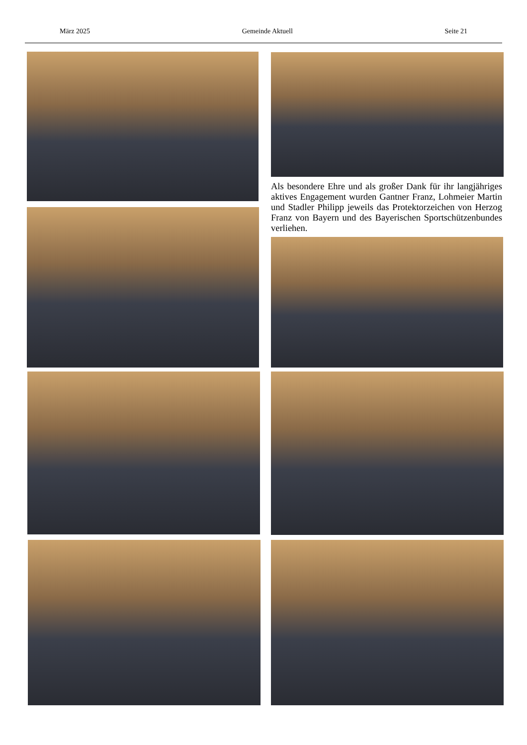März 2025 Gemeinde Aktuell Seite 21
Als besondere Ehre und als großer Dank für ihr langjähriges aktives Engagement wurden Gantner Franz, Lohmeier Martin und Stadler Philipp jeweils das Protektorzeichen von Herzog Franz von Bayern und des Bayerischen Sportschützenbundes verliehen.